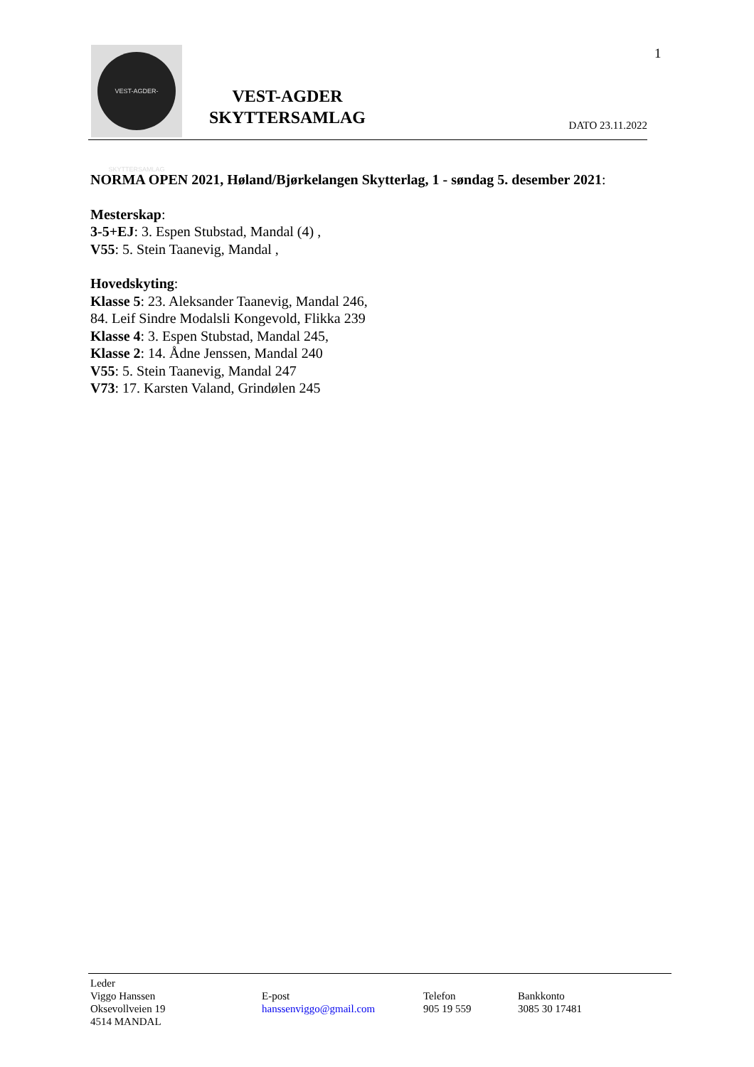1
VEST-AGDER-SKYTTERSAMLAG
VEST-AGDER
SKYTTERSAMLAG
DATO 23.11.2022
NORMA OPEN 2021, Høland/Bjørkelangen Skytterlag, 1 - søndag 5. desember 2021:
Mesterskap:
3-5+EJ: 3. Espen Stubstad, Mandal (4) ,
V55: 5. Stein Taanevig, Mandal ,
Hovedskyting:
Klasse 5: 23. Aleksander Taanevig, Mandal 246,
84. Leif Sindre Modalsli Kongevold, Flikka 239
Klasse 4: 3. Espen Stubstad, Mandal 245,
Klasse 2: 14. Ådne Jenssen, Mandal 240
V55: 5. Stein Taanevig, Mandal 247
V73: 17. Karsten Valand, Grindølen 245
Leder
Viggo Hanssen
Oksevollveien 19
4514 MANDAL
E-post
hanssenviggo@gmail.com
Telefon
905 19 559
Bankkonto
3085 30 17481